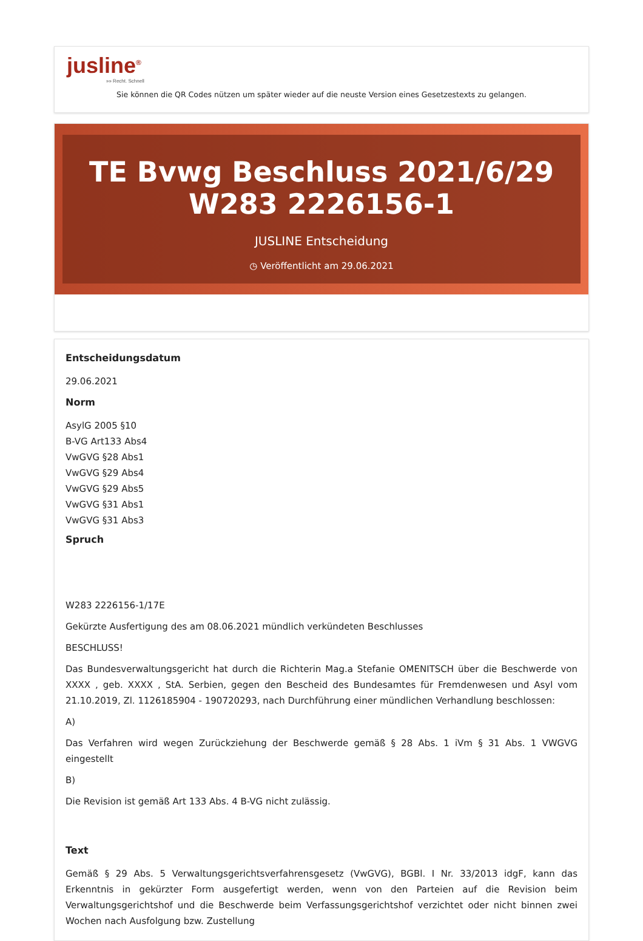jusline<sup>®</sup>
»» Recht. Schnell
Sie können die QR Codes nützen um später wieder auf die neuste Version eines Gesetzestexts zu gelangen.
TE Bvwg Beschluss 2021/6/29 W283 2226156-1
JUSLINE Entscheidung
◷ Veröffentlicht am 29.06.2021
Entscheidungsdatum
29.06.2021
Norm
AsylG 2005 §10
B-VG Art133 Abs4
VwGVG §28 Abs1
VwGVG §29 Abs4
VwGVG §29 Abs5
VwGVG §31 Abs1
VwGVG §31 Abs3
Spruch
W283 2226156-1/17E
Gekürzte Ausfertigung des am 08.06.2021 mündlich verkündeten Beschlusses
BESCHLUSS!
Das Bundesverwaltungsgericht hat durch die Richterin Mag.a Stefanie OMENITSCH über die Beschwerde von XXXX , geb. XXXX , StA. Serbien, gegen den Bescheid des Bundesamtes für Fremdenwesen und Asyl vom 21.10.2019, Zl. 1126185904 - 190720293, nach Durchführung einer mündlichen Verhandlung beschlossen:
A)
Das Verfahren wird wegen Zurückziehung der Beschwerde gemäß § 28 Abs. 1 iVm § 31 Abs. 1 VWGVG eingestellt
B)
Die Revision ist gemäß Art 133 Abs. 4 B-VG nicht zulässig.
Text
Gemäß § 29 Abs. 5 Verwaltungsgerichtsverfahrensgesetz (VwGVG), BGBl. I Nr. 33/2013 idgF, kann das Erkenntnis in gekürzter Form ausgefertigt werden, wenn von den Parteien auf die Revision beim Verwaltungsgerichtshof und die Beschwerde beim Verfassungsgerichtshof verzichtet oder nicht binnen zwei Wochen nach Ausfolgung bzw. Zustellung